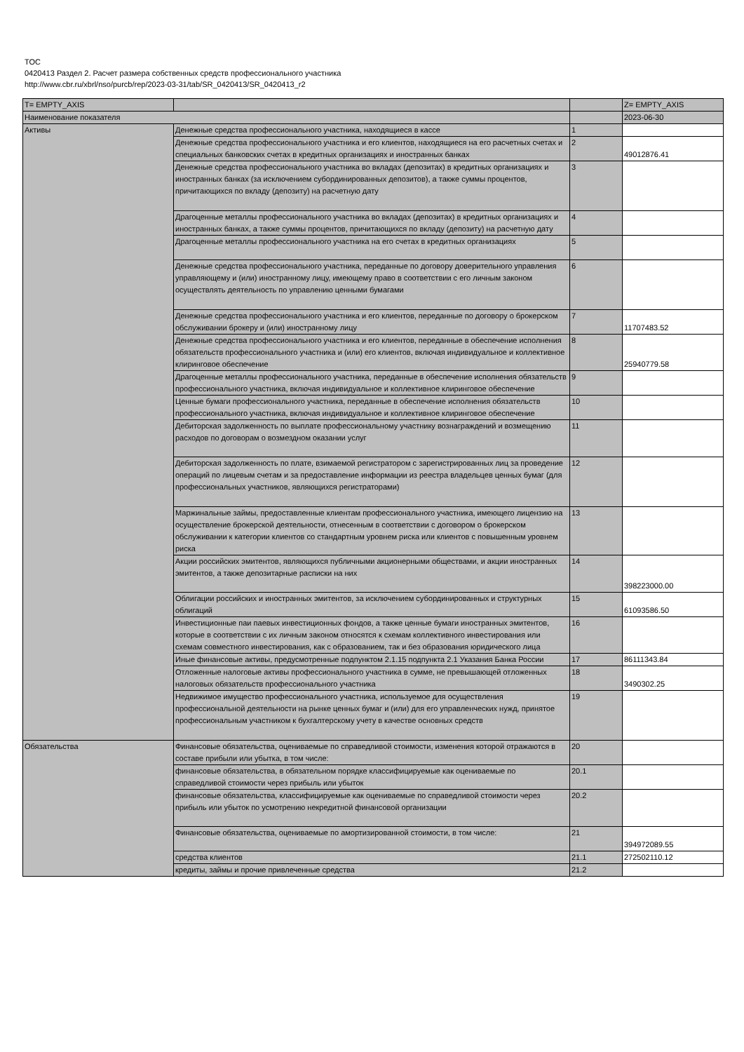TOC
0420413 Раздел 2. Расчет размера собственных средств профессионального участника
http://www.cbr.ru/xbrl/nso/purcb/rep/2023-03-31/tab/SR_0420413/SR_0420413_r2
| T= EMPTY_AXIS | | | Z= EMPTY_AXIS |
| --- | --- | --- | --- |
| Наименование показателя | | | 2023-06-30 |
| Активы | Денежные средства профессионального участника, находящиеся в кассе | 1 | |
| | Денежные средства профессионального участника и его клиентов, находящиеся на его расчетных счетах и специальных банковских счетах в кредитных организациях и иностранных банках | 2 | 49012876.41 |
| | Денежные средства профессионального участника во вкладах (депозитах) в кредитных организациях и иностранных банках (за исключением субординированных депозитов), а также суммы процентов, причитающихся по вкладу (депозиту) на расчетную дату | 3 | |
| | Драгоценные металлы профессионального участника во вкладах (депозитах) в кредитных организациях и иностранных банках, а также суммы процентов, причитающихся по вкладу (депозиту) на расчетную дату | 4 | |
| | Драгоценные металлы профессионального участника на его счетах в кредитных организациях | 5 | |
| | Денежные средства профессионального участника, переданные по договору доверительного управления управляющему и (или) иностранному лицу, имеющему право в соответствии с его личным законом осуществлять деятельность по управлению ценными бумагами | 6 | |
| | Денежные средства профессионального участника и его клиентов, переданные по договору о брокерском обслуживании брокеру и (или) иностранному лицу | 7 | 11707483.52 |
| | Денежные средства профессионального участника и его клиентов, переданные в обеспечение исполнения обязательств профессионального участника и (или) его клиентов, включая индивидуальное и коллективное клиринговое обеспечение | 8 | 25940779.58 |
| | Драгоценные металлы профессионального участника, переданные в обеспечение исполнения обязательств профессионального участника, включая индивидуальное и коллективное клиринговое обеспечение | 9 | |
| | Ценные бумаги профессионального участника, переданные в обеспечение исполнения обязательств профессионального участника, включая индивидуальное и коллективное клиринговое обеспечение | 10 | |
| | Дебиторская задолженность по выплате профессиональному участнику вознаграждений и возмещению расходов по договорам о возмездном оказании услуг | 11 | |
| | Дебиторская задолженность по плате, взимаемой регистратором с зарегистрированных лиц за проведение операций по лицевым счетам и за предоставление информации из реестра владельцев ценных бумаг (для профессиональных участников, являющихся регистраторами) | 12 | |
| | Маржинальные займы, предоставленные клиентам профессионального участника, имеющего лицензию на осуществление брокерской деятельности, отнесенным в соответствии с договором о брокерском обслуживании к категории клиентов со стандартным уровнем риска или клиентов с повышенным уровнем риска | 13 | |
| | Акции российских эмитентов, являющихся публичными акционерными обществами, и акции иностранных эмитентов, а также депозитарные расписки на них | 14 | 398223000.00 |
| | Облигации российских и иностранных эмитентов, за исключением субординированных и структурных облигаций | 15 | 61093586.50 |
| | Инвестиционные паи паевых инвестиционных фондов, а также ценные бумаги иностранных эмитентов, которые в соответствии с их личным законом относятся к схемам коллективного инвестирования или схемам совместного инвестирования, как с образованием, так и без образования юридического лица | 16 | |
| | Иные финансовые активы, предусмотренные подпунктом 2.1.15 подпункта 2.1 Указания Банка России | 17 | 86111343.84 |
| | Отложенные налоговые активы профессионального участника в сумме, не превышающей отложенных налоговых обязательств профессионального участника | 18 | 3490302.25 |
| | Недвижимое имущество профессионального участника, используемое для осуществления профессиональной деятельности на рынке ценных бумаг и (или) для его управленческих нужд, принятое профессиональным участником к бухгалтерскому учету в качестве основных средств | 19 | |
| Обязательства | Финансовые обязательства, оцениваемые по справедливой стоимости, изменения которой отражаются в составе прибыли или убытка, в том числе: | 20 | |
| | финансовые обязательства, в обязательном порядке классифицируемые как оцениваемые по справедливой стоимости через прибыль или убыток | 20.1 | |
| | финансовые обязательства, классифицируемые как оцениваемые по справедливой стоимости через прибыль или убыток по усмотрению некредитной финансовой организации | 20.2 | |
| | Финансовые обязательства, оцениваемые по амортизированной стоимости, в том числе: | 21 | 394972089.55 |
| | средства клиентов | 21.1 | 272502110.12 |
| | кредиты, займы и прочие привлеченные средства | 21.2 | |